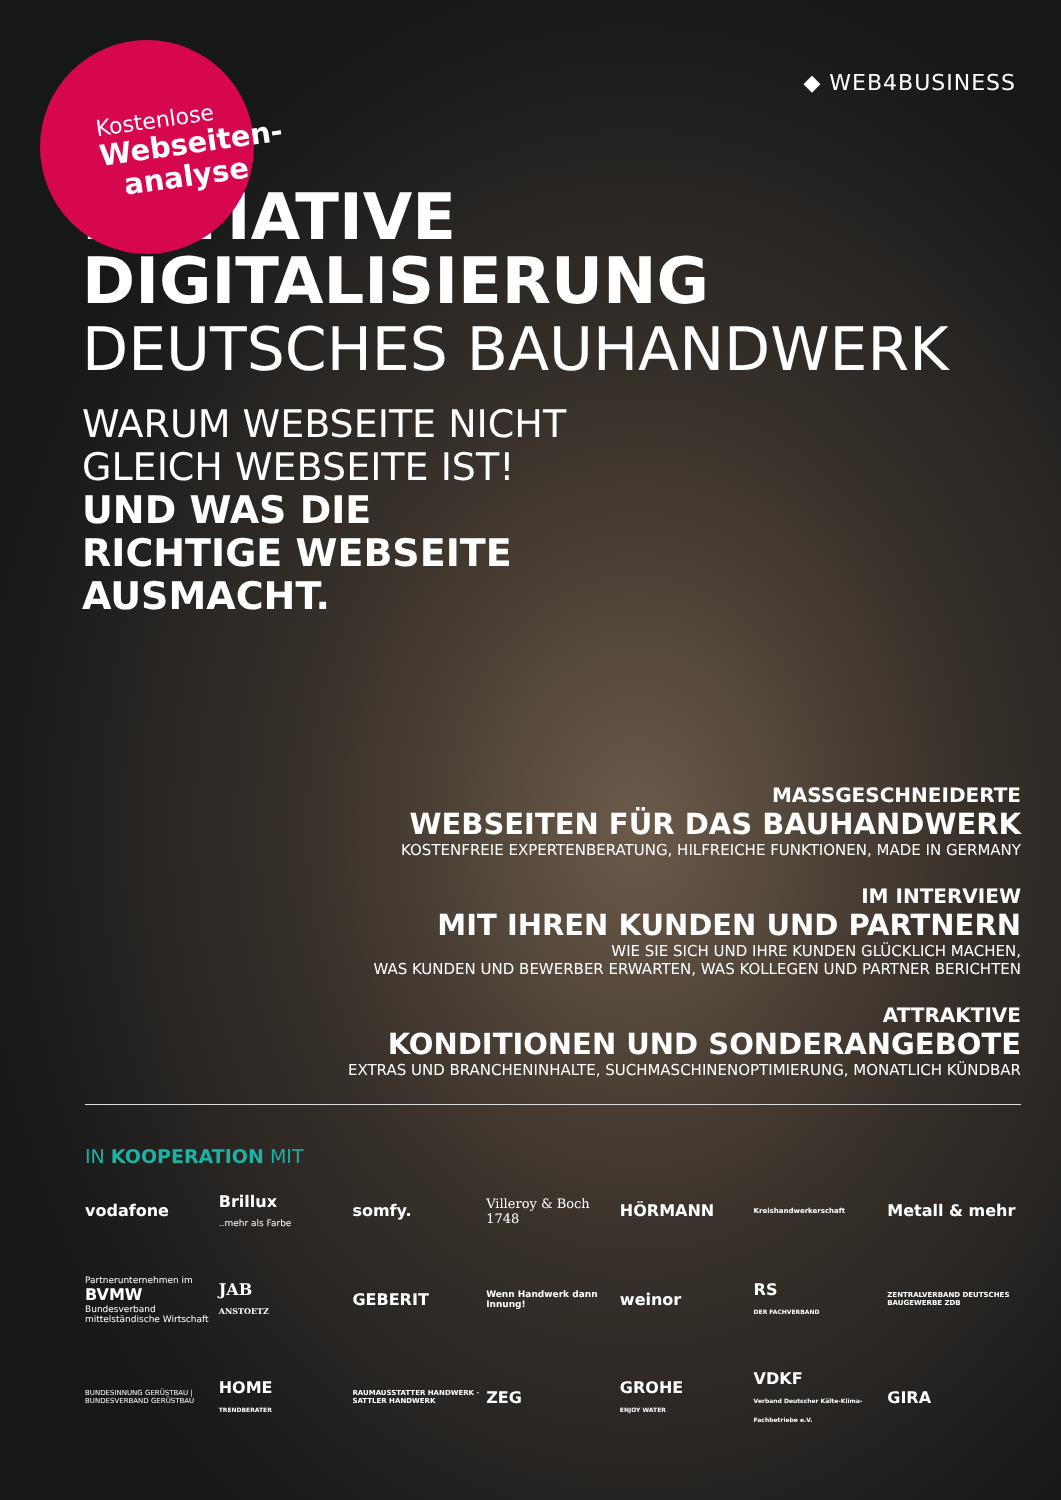Kostenlose
Webseiten-
analyse
◆ WEB4BUSINESS
INITIATIVE DIGITALISIERUNG
DEUTSCHES BAUHANDWERK
WARUM WEBSEITE NICHT
GLEICH WEBSEITE IST!
UND WAS DIE
RICHTIGE WEBSEITE
AUSMACHT.
MASSGESCHNEIDERTE
WEBSEITEN FÜR DAS BAUHANDWERK
KOSTENFREIE EXPERTENBERATUNG, HILFREICHE FUNKTIONEN, MADE IN GERMANY
IM INTERVIEW
MIT IHREN KUNDEN UND PARTNERN
WIE SIE SICH UND IHRE KUNDEN GLÜCKLICH MACHEN,
WAS KUNDEN UND BEWERBER ERWARTEN, WAS KOLLEGEN UND PARTNER BERICHTEN
ATTRAKTIVE
KONDITIONEN UND SONDERANGEBOTE
EXTRAS UND BRANCHENINHALTE, SUCHMASCHINENOPTIMIERUNG, MONATLICH KÜNDBAR
IN KOOPERATION MIT
vodafone
Brillux
..mehr als Farbe
somfy.
Villeroy & Boch
1748
HÖRMANN
Kreishandwerkerschaft
Metall & mehr
Partnerunternehmen im
BVMW
Bundesverband mittelständische Wirtschaft
JAB
ANSTOETZ
GEBERIT
Wenn Handwerk dann Innung!
weinor
RS
DER FACHVERBAND
ZENTRALVERBAND DEUTSCHES BAUGEWERBE ZDB
BUNDESINNUNG GERÜSTBAU | BUNDESVERBAND GERÜSTBAU
HOME
TRENDBERATER
RAUMAUSSTATTER HANDWERK · SATTLER HANDWERK
ZEG
GROHE
ENJOY WATER
VDKF
Verband Deutscher Kälte-Klima-Fachbetriebe e.V.
GIRA